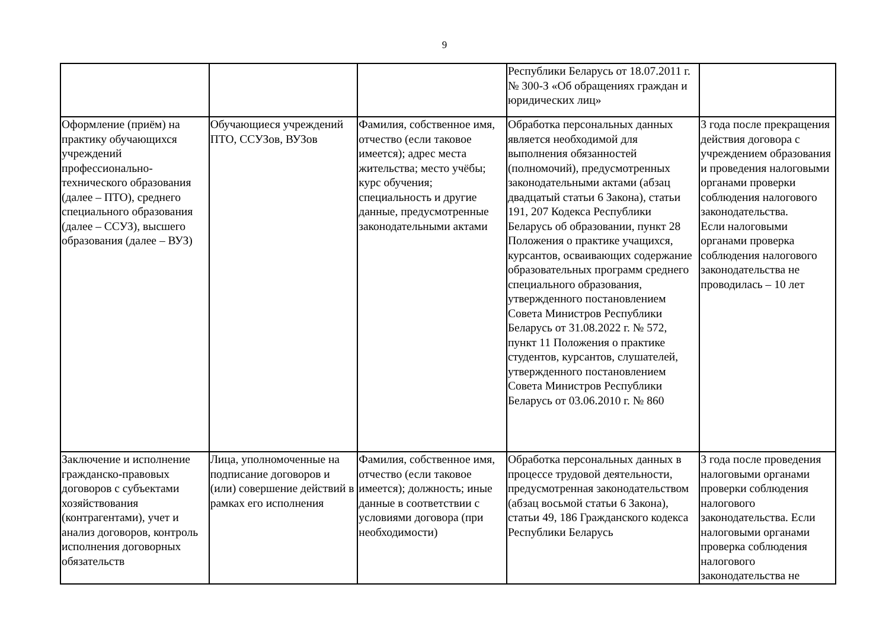9
| | | | Республики Беларусь от 18.07.2011 г. № 300-З «Об обращениях граждан и юридических лиц» | |
| Оформление (приём) на практику обучающихся учреждений профессионально-технического образования (далее – ПТО), среднего специального образования (далее – ССУЗ), высшего образования (далее – ВУЗ) | Обучающиеся учреждений ПТО, ССУЗов, ВУЗов | Фамилия, собственное имя, отчество (если таковое имеется); адрес места жительства; место учёбы; курс обучения; специальность и другие данные, предусмотренные законодательными актами | Обработка персональных данных является необходимой для выполнения обязанностей (полномочий), предусмотренных законодательными актами (абзац двадцатый статьи 6 Закона), статьи 191, 207 Кодекса Республики Беларусь об образовании, пункт 28 Положения о практике учащихся, курсантов, осваивающих содержание образовательных программ среднего специального образования, утвержденного постановлением Совета Министров Республики Беларусь от 31.08.2022 г. № 572, пункт 11 Положения о практике студентов, курсантов, слушателей, утвержденного постановлением Совета Министров Республики Беларусь от 03.06.2010 г. № 860 | 3 года после прекращения действия договора с учреждением образования и проведения налоговыми органами проверки соблюдения налогового законодательства. Если налоговыми органами проверка соблюдения налогового законодательства не проводилась – 10 лет |
| Заключение и исполнение гражданско-правовых договоров с субъектами хозяйствования (контрагентами), учет и анализ договоров, контроль исполнения договорных обязательств | Лица, уполномоченные на подписание договоров и (или) совершение действий в рамках его исполнения | Фамилия, собственное имя, отчество (если таковое имеется); должность; иные данные в соответствии с условиями договора (при необходимости) | Обработка персональных данных в процессе трудовой деятельности, предусмотренная законодательством (абзац восьмой статьи 6 Закона), статьи 49, 186 Гражданского кодекса Республики Беларусь | 3 года после проведения налоговыми органами проверки соблюдения налогового законодательства. Если налоговыми органами проверка соблюдения налогового законодательства не |